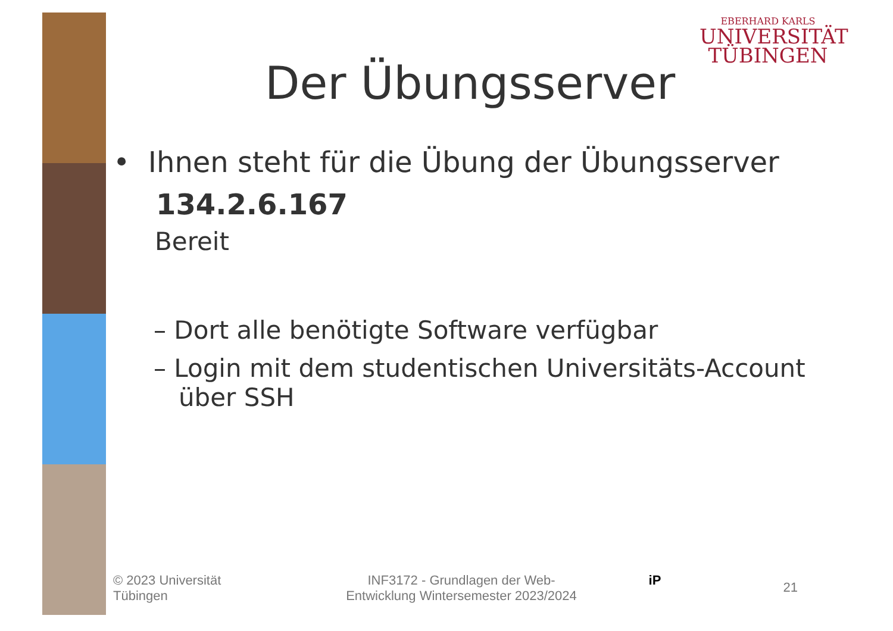EBERHARD KARLS
UNIVERSITÄT
TÜBINGEN
Der Übungsserver
• Ihnen steht für die Übung der Übungsserver
134.2.6.167
Bereit
– Dort alle benötigte Software verfügbar
– Login mit dem studentischen Universitäts-Account über SSH
© 2023 Universität
Tübingen
INF3172 - Grundlagen der Web-
Entwicklung Wintersemester 2023/2024
iP
21